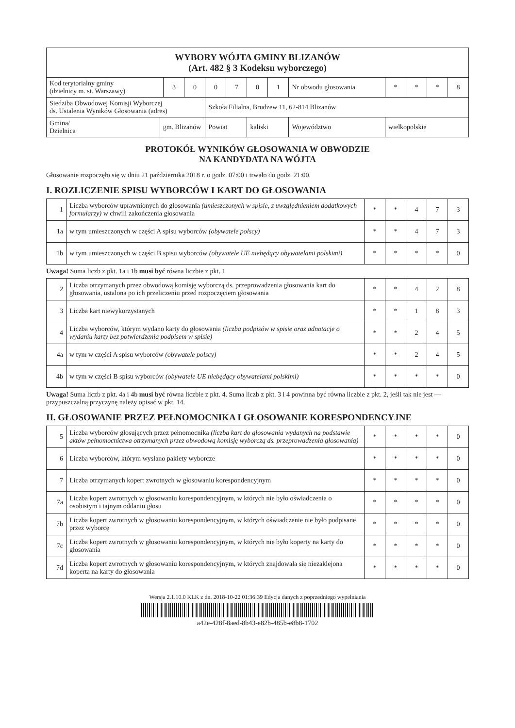| WYBORY WÓJTA GMINY BLIZANÓW (Art. 482 § 3 Kodeksu wyborczego) | | | | | | | | | | | | | |
| Kod terytorialny gminy (dzielnicy m. st. Warszawy) | | 3 | 0 | 0 | 7 | 0 | 1 | Nr obwodu głosowania | | * | * | * | 8 |
| Siedziba Obwodowej Komisji Wyborczej ds. Ustalenia Wyników Głosowania (adres) | | | | Szkoła Filialna, Brudzew 11, 62-814 Blizanów | | | | | | | | | |
| Gmina/ Dzielnica | gm. Blizanów | | | Powiat | | kaliski | | | Województwo | wielkopolskie | | | |
PROTOKÓŁ WYNIKÓW GŁOSOWANIA W OBWODZIE
NA KANDYDATA NA WÓJTA
Głosowanie rozpoczęło się w dniu 21 października 2018 r. o godz. 07:00 i trwało do godz. 21:00.
I. ROZLICZENIE SPISU WYBORCÓW I KART DO GŁOSOWANIA
| 1 | Liczba wyborców uprawnionych do głosowania (umieszczonych w spisie, z uwzględnieniem dodatkowych formularzy) w chwili zakończenia głosowania | * | * | 4 | 7 | 3 |
| 1a | w tym umieszczonych w części A spisu wyborców (obywatele polscy) | * | * | 4 | 7 | 3 |
| 1b | w tym umieszczonych w części B spisu wyborców (obywatele UE niebędący obywatelami polskimi) | * | * | * | * | 0 |
Uwaga! Suma liczb z pkt. 1a i 1b musi być równa liczbie z pkt. 1
| 2 | Liczba otrzymanych przez obwodową komisję wyborczą ds. przeprowadzenia głosowania kart do głosowania, ustalona po ich przeliczeniu przed rozpoczęciem głosowania | * | * | 4 | 2 | 8 |
| 3 | Liczba kart niewykorzystanych | * | * | 1 | 8 | 3 |
| 4 | Liczba wyborców, którym wydano karty do głosowania (liczba podpisów w spisie oraz adnotacje o wydaniu karty bez potwierdzenia podpisem w spisie) | * | * | 2 | 4 | 5 |
| 4a | w tym w części A spisu wyborców (obywatele polscy) | * | * | 2 | 4 | 5 |
| 4b | w tym w części B spisu wyborców (obywatele UE niebędący obywatelami polskimi) | * | * | * | * | 0 |
Uwaga! Suma liczb z pkt. 4a i 4b musi być równa liczbie z pkt. 4. Suma liczb z pkt. 3 i 4 powinna być równa liczbie z pkt. 2, jeśli tak nie jest — przypuszczalną przyczynę należy opisać w pkt. 14.
II. GŁOSOWANIE PRZEZ PEŁNOMOCNIKA I GŁOSOWANIE KORESPONDENCYJNE
| 5 | Liczba wyborców głosujących przez pełnomocnika (liczba kart do głosowania wydanych na podstawie aktów pełnomocnictwa otrzymanych przez obwodową komisję wyborczą ds. przeprowadzenia głosowania) | * | * | * | * | 0 |
| 6 | Liczba wyborców, którym wysłano pakiety wyborcze | * | * | * | * | 0 |
| 7 | Liczba otrzymanych kopert zwrotnych w głosowaniu korespondencyjnym | * | * | * | * | 0 |
| 7a | Liczba kopert zwrotnych w głosowaniu korespondencyjnym, w których nie było oświadczenia o osobistym i tajnym oddaniu głosu | * | * | * | * | 0 |
| 7b | Liczba kopert zwrotnych w głosowaniu korespondencyjnym, w których oświadczenie nie było podpisane przez wyborcę | * | * | * | * | 0 |
| 7c | Liczba kopert zwrotnych w głosowaniu korespondencyjnym, w których nie było koperty na karty do głosowania | * | * | * | * | 0 |
| 7d | Liczba kopert zwrotnych w głosowaniu korespondencyjnym, w których znajdowała się niezaklejona koperta na karty do głosowania | * | * | * | * | 0 |
Wersja 2.1.10.0 KLK z dn. 2018-10-22 01:36:39 Edycja danych z poprzedniego wypełniania
a42e-428f-8aed-8b43-e82b-485b-e8b8-1702